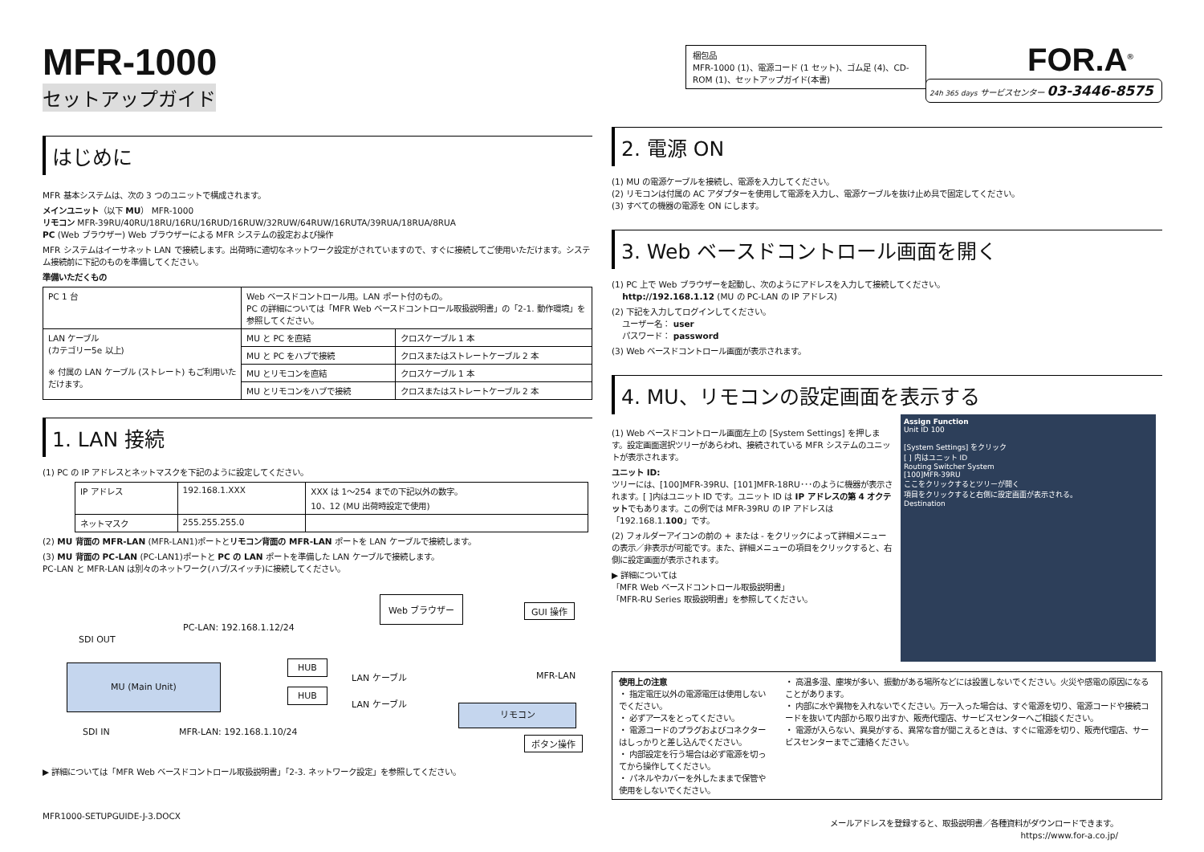MFR-1000
セットアップガイド
はじめに
MFR 基本システムは、次の 3 つのユニットで構成されます。
メインユニット（以下 MU） MFR-1000
リモコン MFR-39RU/40RU/18RU/16RU/16RUD/16RUW/32RUW/64RUW/16RUTA/39RUA/18RUA/8RUA
PC (Web ブラウザー) Web ブラウザーによる MFR システムの設定および操作
MFR システムはイーサネット LAN で接続します。出荷時に適切なネットワーク設定がされていますので、すぐに接続してご使用いただけます。システム接続前に下記のものを準備してください。
準備いただくもの
| PC 1 台 | Web ベースドコントロール用。LAN ポート付のもの。 PC の詳細については「MFR Web ベースドコントロール取扱説明書」の「2-1. 動作環境」を参照してください。 | |
| LAN ケーブル (カテゴリー5e 以上) ※ 付属の LAN ケーブル (ストレート) もご利用いただけます。 | MU と PC を直結 | クロスケーブル 1 本 |
| | MU と PC をハブで接続 | クロスまたはストレートケーブル 2 本 |
| | MU とリモコンを直結 | クロスケーブル 1 本 |
| | MU とリモコンをハブで接続 | クロスまたはストレートケーブル 2 本 |
1. LAN 接続
(1) PC の IP アドレスとネットマスクを下記のように設定してください。
| IP アドレス | 192.168.1.XXX | XXX は 1～254 までの下記以外の数字。 10、12 (MU 出荷時設定で使用) |
| ネットマスク | 255.255.255.0 | |
(2) MU 背面の MFR-LAN (MFR-LAN1)ポートとリモコン背面の MFR-LAN ポートを LAN ケーブルで接続します。
(3) MU 背面の PC-LAN (PC-LAN1)ポートと PC の LAN ポートを準備した LAN ケーブルで接続します。
PC-LAN と MFR-LAN は別々のネットワーク(ハブ/スイッチ)に接続してください。
Web ブラウザー
GUI 操作
PC-LAN: 192.168.1.12/24
SDI OUT
MU (Main Unit) HUB
HUB
LAN ケーブル
LAN ケーブル
MFR-LAN
リモコン
ボタン操作
SDI IN MFR-LAN: 192.168.1.10/24
▶ 詳細については「MFR Web ベースドコントロール取扱説明書」「2-3. ネットワーク設定」を参照してください。
MFR1000-SETUPGUIDE-J-3.DOCX
梱包品
MFR-1000 (1)、電源コード (1 セット)、ゴム足 (4)、CD-ROM (1)、セットアップガイド(本書)
FOR.A<sup>®</sup>
24h 365 days サービスセンター 03-3446-8575
2. 電源 ON
(1) MU の電源ケーブルを接続し、電源を入力してください。
(2) リモコンは付属の AC アダプターを使用して電源を入力し、電源ケーブルを抜け止め具で固定してください。
(3) すべての機器の電源を ON にします。
3. Web ベースドコントロール画面を開く
(1) PC 上で Web ブラウザーを起動し、次のようにアドレスを入力して接続してください。
http://192.168.1.12 (MU の PC-LAN の IP アドレス)
(2) 下記を入力してログインしてください。
ユーザー名： user
パスワード： password
(3) Web ベースドコントロール画面が表示されます。
4. MU、リモコンの設定画面を表示する
(1) Web ベースドコントロール画面左上の [System Settings] を押します。設定画面選択ツリーがあらわれ、接続されている MFR システムのユニットが表示されます。
ユニット ID:
ツリーには、[100]MFR-39RU、[101]MFR-18RU･･･のように機器が表示されます。[ ]内はユニット ID です。ユニット ID は IP アドレスの第 4 オクテットでもあります。この例では MFR-39RU の IP アドレスは「192.168.1.100」です。
(2) フォルダーアイコンの前の + または - をクリックによって詳細メニューの表示／非表示が可能です。また、詳細メニューの項目をクリックすると、右側に設定画面が表示されます。
▶ 詳細については
「MFR Web ベースドコントロール取扱説明書」
「MFR-RU Series 取扱説明書」を参照してください。
Assign Function
Unit ID 100
[System Settings] をクリック
[ ] 内はユニット ID
Routing Switcher System
[100]MFR-39RU
ここをクリックするとツリーが開く
項目をクリックすると右側に設定画面が表示される。
Destination
使用上の注意
・ 指定電圧以外の電源電圧は使用しないでください。
・ 必ずアースをとってください。
・ 電源コードのプラグおよびコネクターはしっかりと差し込んでください。
・ 内部設定を行う場合は必ず電源を切ってから操作してください。
・ パネルやカバーを外したままで保管や使用をしないでください。
・ 高温多湿、塵埃が多い、振動がある場所などには設置しないでください。火災や感電の原因になることがあります。
・ 内部に水や異物を入れないでください。万一入った場合は、すぐ電源を切り、電源コードや接続コードを抜いて内部から取り出すか、販売代理店、サービスセンターへご相談ください。
・ 電源が入らない、異臭がする、異常な音が聞こえるときは、すぐに電源を切り、販売代理店、サービスセンターまでご連絡ください。
メールアドレスを登録すると、取扱説明書／各種資料がダウンロードできます。
https://www.for-a.co.jp/